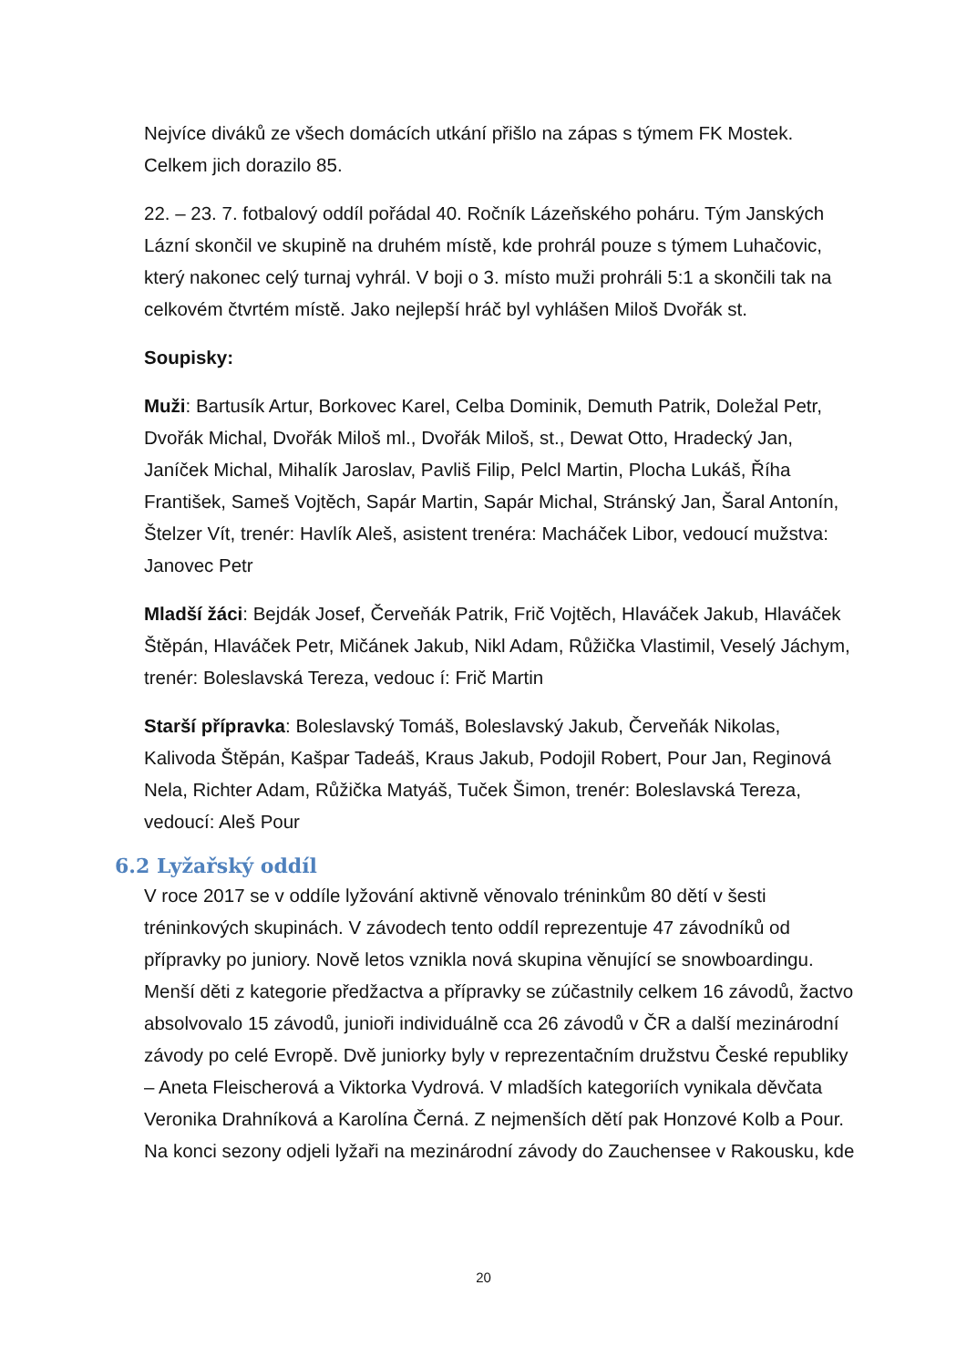Nejvíce diváků ze všech domácích utkání přišlo na zápas s týmem FK Mostek. Celkem jich dorazilo 85.
22. – 23. 7. fotbalový oddíl pořádal 40. Ročník Lázeňského poháru. Tým Janských Lázní skončil ve skupině na druhém místě, kde prohrál pouze s týmem Luhačovic, který nakonec celý turnaj vyhrál. V boji o 3. místo muži prohráli 5:1 a skončili tak na celkovém čtvrtém místě. Jako nejlepší hráč byl vyhlášen Miloš Dvořák st.
Soupisky:
Muži: Bartusík Artur, Borkovec Karel, Celba Dominik, Demuth Patrik, Doležal Petr, Dvořák Michal, Dvořák Miloš ml., Dvořák Miloš, st., Dewat Otto, Hradecký Jan, Janíček Michal, Mihalík Jaroslav, Pavliš Filip, Pelcl Martin, Plocha Lukáš, Říha František, Sameš Vojtěch, Sapár Martin, Sapár Michal, Stránský Jan, Šaral Antonín, Štelzer Vít, trenér: Havlík Aleš, asistent trenéra: Macháček Libor, vedoucí mužstva: Janovec Petr
Mladší žáci: Bejdák Josef, Červeňák Patrik, Frič Vojtěch, Hlaváček Jakub, Hlaváček Štěpán, Hlaváček Petr, Mičánek Jakub, Nikl Adam, Růžička Vlastimil, Veselý Jáchym, trenér: Boleslavská Tereza, vedouc í: Frič Martin
Starší přípravka: Boleslavský Tomáš, Boleslavský Jakub, Červeňák Nikolas, Kalivoda Štěpán, Kašpar Tadeáš, Kraus Jakub, Podojil Robert, Pour Jan, Reginová Nela, Richter Adam, Růžička Matyáš, Tuček Šimon, trenér: Boleslavská Tereza, vedoucí: Aleš Pour
6.2 Lyžařský oddíl
V roce 2017 se v oddíle lyžování aktivně věnovalo tréninkům 80 dětí v šesti tréninkových skupinách. V závodech tento oddíl reprezentuje 47 závodníků od přípravky po juniory. Nově letos vznikla nová skupina věnující se snowboardingu. Menší děti z kategorie předžactva a přípravky se zúčastnily celkem 16 závodů, žactvo absolvovalo 15 závodů, junioři individuálně cca 26 závodů v ČR a další mezinárodní závody po celé Evropě. Dvě juniorky byly v reprezentačním družstvu České republiky – Aneta Fleischerová a Viktorka Vydrová. V mladších kategoriích vynikala děvčata Veronika Drahníková a Karolína Černá. Z nejmenších dětí pak Honzové Kolb a Pour. Na konci sezony odjeli lyžaři na mezinárodní závody do Zauchensee v Rakousku, kde
20